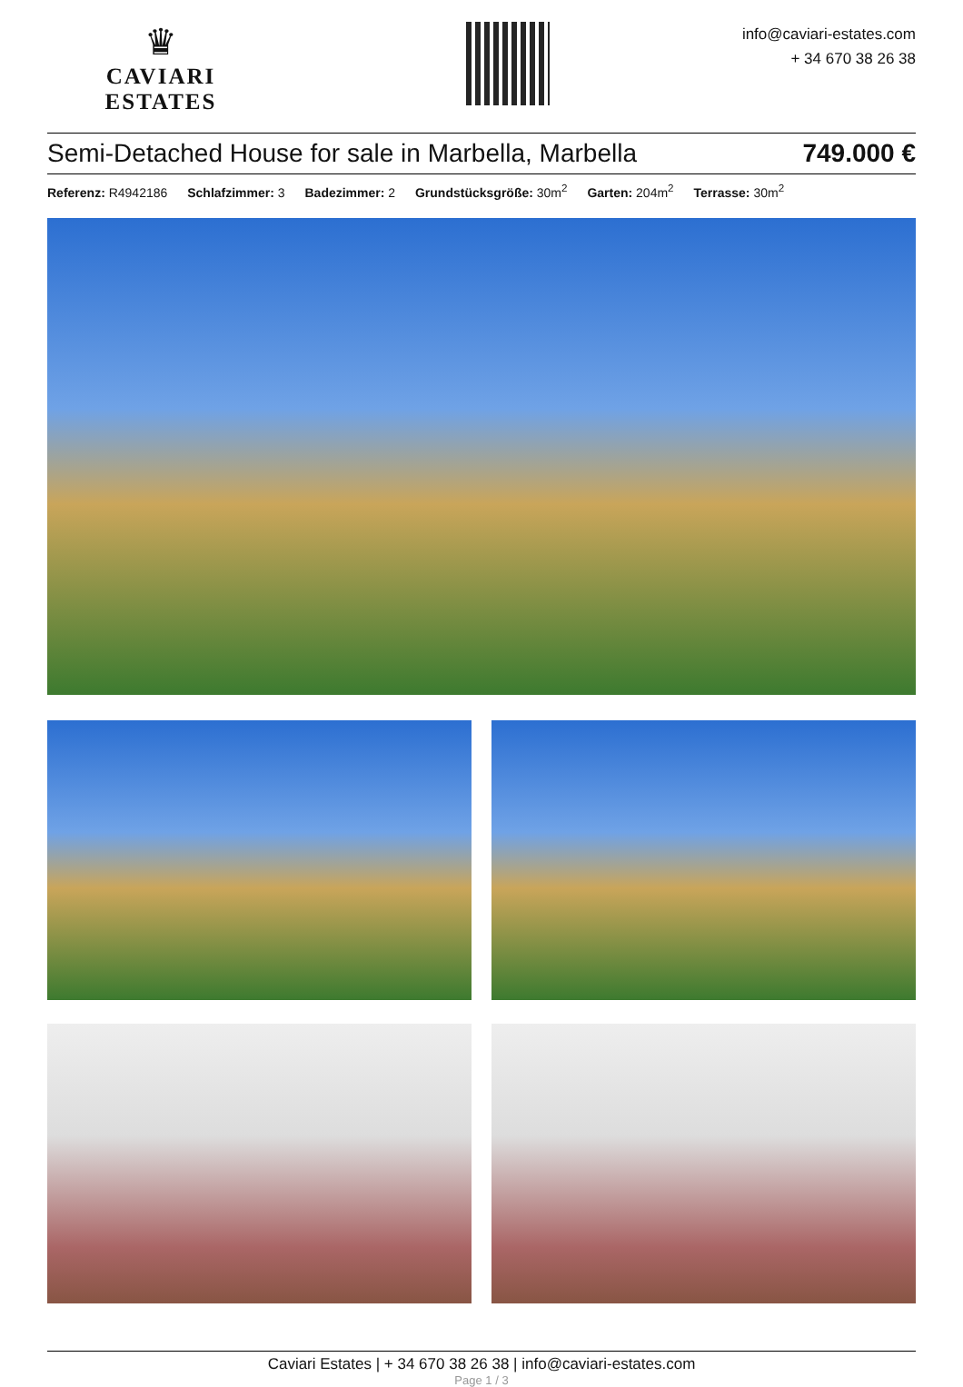♛
CAVIARI ESTATES
info@caviari-estates.com
+ 34 670 38 26 38
Semi-Detached House for sale in Marbella, Marbella 749.000 €
Referenz: R4942186 Schlafzimmer: 3 Badezimmer: 2 Grundstücksgröße: 30m<sup>2</sup> Garten: 204m<sup>2</sup> Terrasse: 30m<sup>2</sup>
Caviari Estates | + 34 670 38 26 38 | info@caviari-estates.com
Page 1 / 3